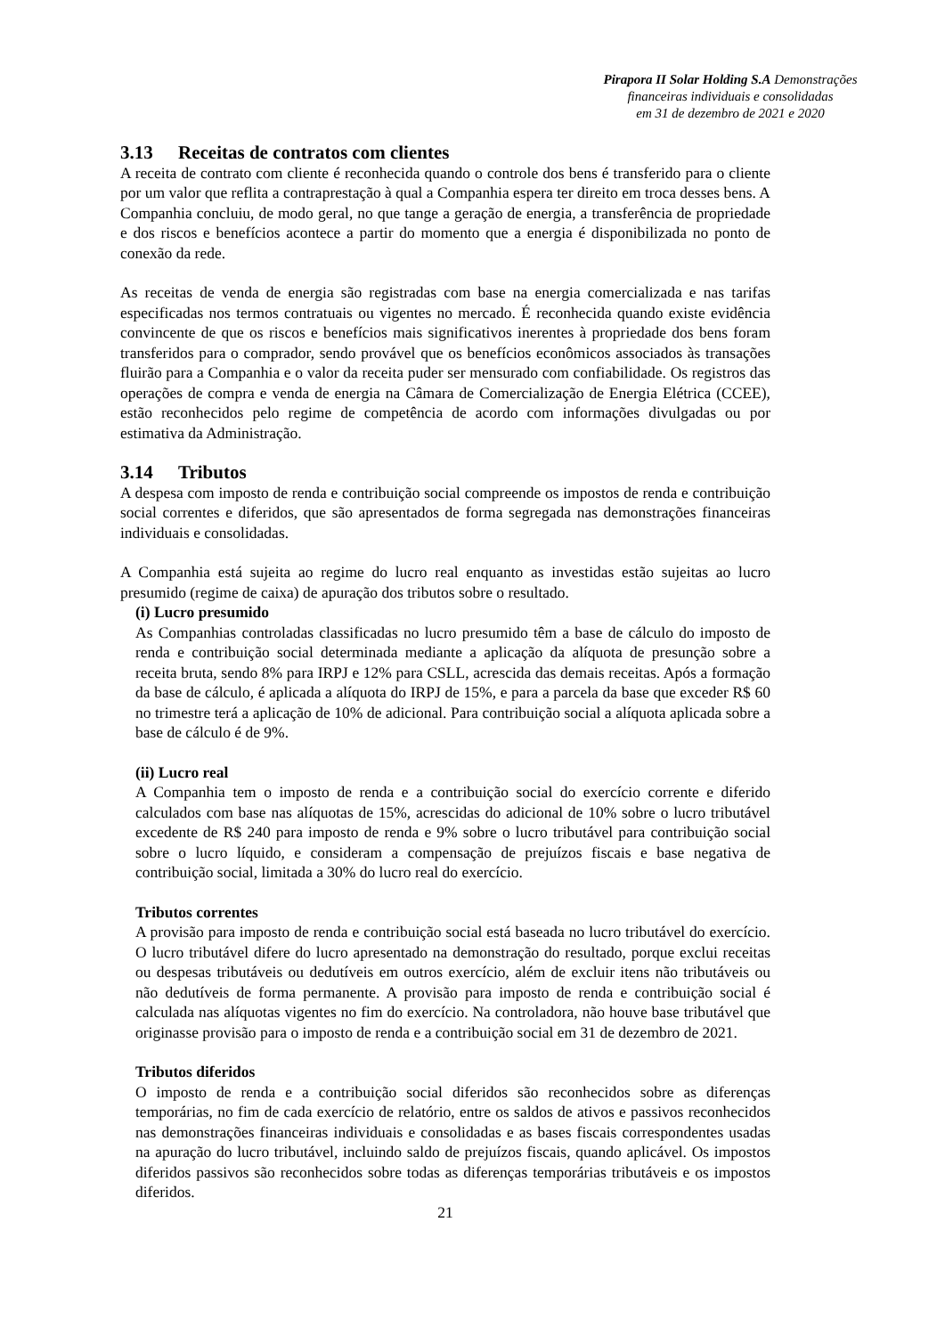Pirapora II Solar Holding S.A Demonstrações
financeiras individuais e consolidadas
em 31 de dezembro de 2021 e 2020
3.13 Receitas de contratos com clientes
A receita de contrato com cliente é reconhecida quando o controle dos bens é transferido para o cliente por um valor que reflita a contraprestação à qual a Companhia espera ter direito em troca desses bens. A Companhia concluiu, de modo geral, no que tange a geração de energia, a transferência de propriedade e dos riscos e benefícios acontece a partir do momento que a energia é disponibilizada no ponto de conexão da rede.
As receitas de venda de energia são registradas com base na energia comercializada e nas tarifas especificadas nos termos contratuais ou vigentes no mercado. É reconhecida quando existe evidência convincente de que os riscos e benefícios mais significativos inerentes à propriedade dos bens foram transferidos para o comprador, sendo provável que os benefícios econômicos associados às transações fluirão para a Companhia e o valor da receita puder ser mensurado com confiabilidade. Os registros das operações de compra e venda de energia na Câmara de Comercialização de Energia Elétrica (CCEE), estão reconhecidos pelo regime de competência de acordo com informações divulgadas ou por estimativa da Administração.
3.14 Tributos
A despesa com imposto de renda e contribuição social compreende os impostos de renda e contribuição social correntes e diferidos, que são apresentados de forma segregada nas demonstrações financeiras individuais e consolidadas.
A Companhia está sujeita ao regime do lucro real enquanto as investidas estão sujeitas ao lucro presumido (regime de caixa) de apuração dos tributos sobre o resultado.
(i) Lucro presumido
As Companhias controladas classificadas no lucro presumido têm a base de cálculo do imposto de renda e contribuição social determinada mediante a aplicação da alíquota de presunção sobre a receita bruta, sendo 8% para IRPJ e 12% para CSLL, acrescida das demais receitas. Após a formação da base de cálculo, é aplicada a alíquota do IRPJ de 15%, e para a parcela da base que exceder R$ 60 no trimestre terá a aplicação de 10% de adicional. Para contribuição social a alíquota aplicada sobre a base de cálculo é de 9%.
(ii) Lucro real
A Companhia tem o imposto de renda e a contribuição social do exercício corrente e diferido calculados com base nas alíquotas de 15%, acrescidas do adicional de 10% sobre o lucro tributável excedente de R$ 240 para imposto de renda e 9% sobre o lucro tributável para contribuição social sobre o lucro líquido, e consideram a compensação de prejuízos fiscais e base negativa de contribuição social, limitada a 30% do lucro real do exercício.
Tributos correntes
A provisão para imposto de renda e contribuição social está baseada no lucro tributável do exercício. O lucro tributável difere do lucro apresentado na demonstração do resultado, porque exclui receitas ou despesas tributáveis ou dedutíveis em outros exercício, além de excluir itens não tributáveis ou não dedutíveis de forma permanente. A provisão para imposto de renda e contribuição social é calculada nas alíquotas vigentes no fim do exercício. Na controladora, não houve base tributável que originasse provisão para o imposto de renda e a contribuição social em 31 de dezembro de 2021.
Tributos diferidos
O imposto de renda e a contribuição social diferidos são reconhecidos sobre as diferenças temporárias, no fim de cada exercício de relatório, entre os saldos de ativos e passivos reconhecidos nas demonstrações financeiras individuais e consolidadas e as bases fiscais correspondentes usadas na apuração do lucro tributável, incluindo saldo de prejuízos fiscais, quando aplicável. Os impostos diferidos passivos são reconhecidos sobre todas as diferenças temporárias tributáveis e os impostos diferidos.
21